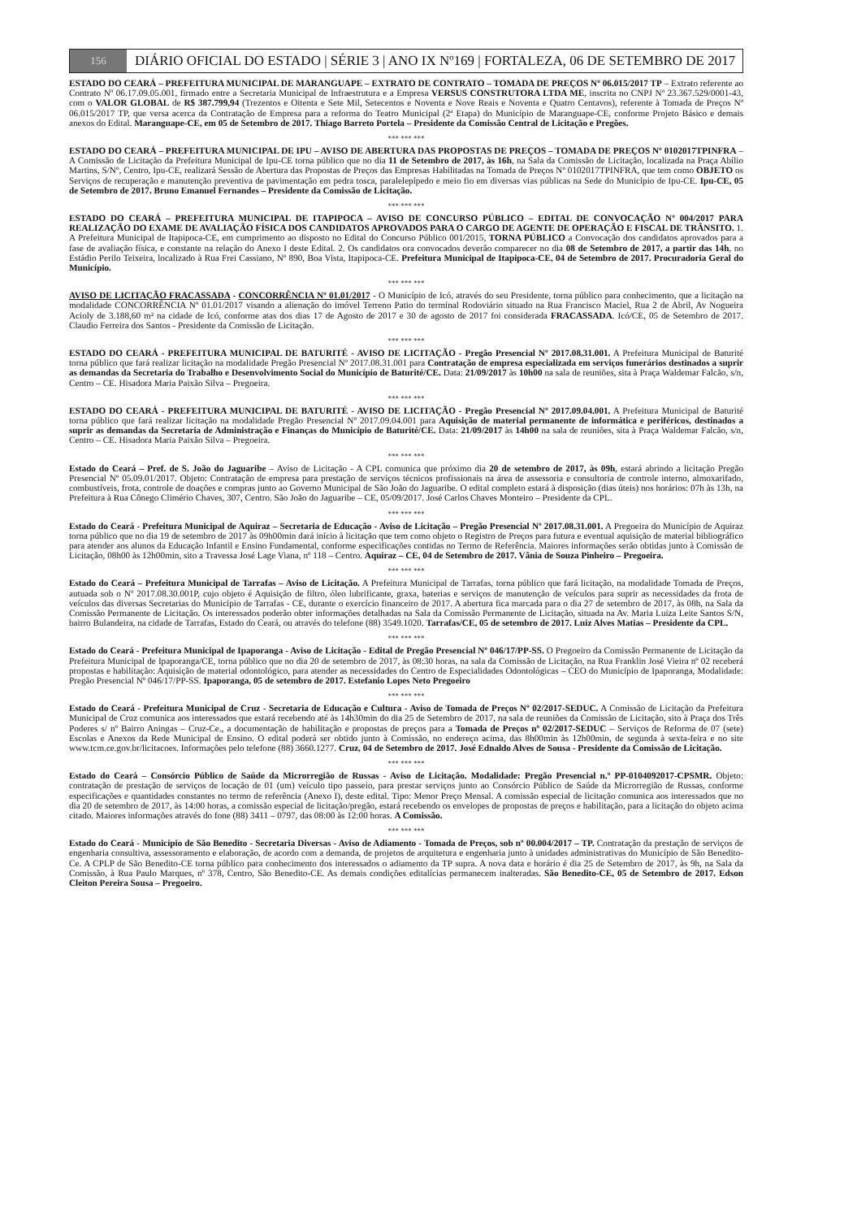156
DIÁRIO OFICIAL DO ESTADO | SÉRIE 3 | ANO IX Nº169 | FORTALEZA, 06 DE SETEMBRO DE 2017
ESTADO DO CEARÁ – PREFEITURA MUNICIPAL DE MARANGUAPE – EXTRATO DE CONTRATO – TOMADA DE PREÇOS Nº 06.015/2017 TP – Extrato referente ao Contrato Nº 06.17.09.05.001, firmado entre a Secretaria Municipal de Infraestrutura e a Empresa VERSUS CONSTRUTORA LTDA ME, inscrita no CNPJ Nº 23.367.529/0001-43, com o VALOR GLOBAL de R$ 387.799,94 (Trezentos e Oitenta e Sete Mil, Setecentos e Noventa e Nove Reais e Noventa e Quatro Centavos), referente à Tomada de Preços Nº 06.015/2017 TP, que versa acerca da Contratação de Empresa para a reforma do Teatro Municipal (2ª Etapa) do Município de Maranguape-CE, conforme Projeto Básico e demais anexos do Edital. Maranguape-CE, em 05 de Setembro de 2017. Thiago Barreto Portela – Presidente da Comissão Central de Licitação e Pregões.
*** *** ***
ESTADO DO CEARÁ – PREFEITURA MUNICIPAL DE IPU – AVISO DE ABERTURA DAS PROPOSTAS DE PREÇOS – TOMADA DE PREÇOS Nº 0102017TPINFRA – A Comissão de Licitação da Prefeitura Municipal de Ipu-CE torna público que no dia 11 de Setembro de 2017, às 16h, na Sala da Comissão de Licitação, localizada na Praça Abílio Martins, S/Nº, Centro, Ipu-CE, realizará Sessão de Abertura das Propostas de Preços das Empresas Habilitadas na Tomada de Preços Nº 0102017TPINFRA, que tem como OBJETO os Serviços de recuperação e manutenção preventiva de pavimentação em pedra tosca, paralelepípedo e meio fio em diversas vias públicas na Sede do Município de Ipu-CE. Ipu-CE, 05 de Setembro de 2017. Bruno Emanuel Fernandes – Presidente da Comissão de Licitação.
*** *** ***
ESTADO DO CEARÁ – PREFEITURA MUNICIPAL DE ITAPIPOCA – AVISO DE CONCURSO PÚBLICO – EDITAL DE CONVOCAÇÃO Nº 004/2017 PARA REALIZAÇÃO DO EXAME DE AVALIAÇÃO FÍSICA DOS CANDIDATOS APROVADOS PARA O CARGO DE AGENTE DE OPERAÇÃO E FISCAL DE TRÂNSITO. 1. A Prefeitura Municipal de Itapipoca-CE, em cumprimento ao disposto no Edital do Concurso Público 001/2015, TORNA PÚBLICO a Convocação dos candidatos aprovados para a fase de avaliação física, e constante na relação do Anexo I deste Edital. 2. Os candidatos ora convocados deverão comparecer no dia 08 de Setembro de 2017, a partir das 14h, no Estádio Perilo Teixeira, localizado à Rua Frei Cassiano, Nº 890, Boa Vista, Itapipoca-CE. Prefeitura Municipal de Itapipoca-CE, 04 de Setembro de 2017. Procuradoria Geral do Município.
*** *** ***
AVISO DE LICITAÇÃO FRACASSADA - CONCORRÊNCIA Nº 01.01/2017 - O Município de Icó, através do seu Presidente, torna público para conhecimento, que a licitação na modalidade CONCORRÊNCIA Nº 01.01/2017 visando a alienação do imóvel Terreno Patio do terminal Rodoviário situado na Rua Francisco Maciel, Rua 2 de Abril, Av Nogueira Acioly de 3.188,60 m² na cidade de Icó, conforme atas dos dias 17 de Agosto de 2017 e 30 de agosto de 2017 foi considerada FRACASSADA. Icó/CE, 05 de Setembro de 2017. Claudio Ferreira dos Santos - Presidente da Comissão de Licitação.
*** *** ***
ESTADO DO CEARÁ - PREFEITURA MUNICIPAL DE BATURITÉ - AVISO DE LICITAÇÃO - Pregão Presencial Nº 2017.08.31.001. A Prefeitura Municipal de Baturité torna público que fará realizar licitação na modalidade Pregão Presencial Nº 2017.08.31.001 para Contratação de empresa especializada em serviços funerários destinados a suprir as demandas da Secretaria do Trabalho e Desenvolvimento Social do Município de Baturité/CE. Data: 21/09/2017 às 10h00 na sala de reuniões, sita à Praça Waldemar Falcão, s/n, Centro – CE. Hisadora Maria Paixão Silva – Pregoeira.
*** *** ***
ESTADO DO CEARÁ - PREFEITURA MUNICIPAL DE BATURITÉ - AVISO DE LICITAÇÃO - Pregão Presencial Nº 2017.09.04.001. A Prefeitura Municipal de Baturité torna público que fará realizar licitação na modalidade Pregão Presencial Nº 2017.09.04.001 para Aquisição de material permanente de informática e periféricos, destinados a suprir as demandas da Secretaria de Administração e Finanças do Município de Baturité/CE. Data: 21/09/2017 às 14h00 na sala de reuniões, sita à Praça Waldemar Falcão, s/n, Centro – CE. Hisadora Maria Paixão Silva – Pregoeira.
*** *** ***
Estado do Ceará – Pref. de S. João do Jaguaribe – Aviso de Licitação - A CPL comunica que próximo dia 20 de setembro de 2017, às 09h, estará abrindo a licitação Pregão Presencial Nº 05.09.01/2017. Objeto: Contratação de empresa para prestação de serviços técnicos profissionais na área de assessoria e consultoria de controle interno, almoxarifado, combustíveis, frota, controle de doações e compras junto ao Governo Municipal de São João do Jaguaribe. O edital completo estará à disposição (dias úteis) nos horários: 07h às 13h, na Prefeitura à Rua Cônego Climério Chaves, 307, Centro. São João do Jaguaribe – CE, 05/09/2017. José Carlos Chaves Monteiro – Presidente da CPL.
*** *** ***
Estado do Ceará - Prefeitura Municipal de Aquiraz – Secretaria de Educação - Aviso de Licitação – Pregão Presencial Nº 2017.08.31.001. A Pregoeira do Município de Aquiraz torna público que no dia 19 de setembro de 2017 às 09h00min dará início à licitação que tem como objeto o Registro de Preços para futura e eventual aquisição de material bibliográfico para atender aos alunos da Educação Infantil e Ensino Fundamental, conforme especificações contidas no Termo de Referência. Maiores informações serão obtidas junto à Comissão de Licitação, 08h00 às 12h00min, sito a Travessa José Lage Viana, nº 118 – Centro. Aquiraz – CE, 04 de Setembro de 2017. Vânia de Souza Pinheiro – Pregoeira.
*** *** ***
Estado do Ceará – Prefeitura Municipal de Tarrafas – Aviso de Licitação. A Prefeitura Municipal de Tarrafas, torna público que fará licitação, na modalidade Tomada de Preços, autuada sob o Nº 2017.08.30.001P, cujo objeto é Aquisição de filtro, óleo lubrificante, graxa, baterias e serviços de manutenção de veículos para suprir as necessidades da frota de veículos das diversas Secretarias do Município de Tarrafas - CE, durante o exercício financeiro de 2017. A abertura fica marcada para o dia 27 de setembro de 2017, às 08h, na Sala da Comissão Permanente de Licitação. Os interessados poderão obter informações detalhadas na Sala da Comissão Permanente de Licitação, situada na Av. Maria Luiza Leite Santos S/N, bairro Bulandeira, na cidade de Tarrafas, Estado do Ceará, ou através do telefone (88) 3549.1020. Tarrafas/CE, 05 de setembro de 2017. Luiz Alves Matias – Presidente da CPL.
*** *** ***
Estado do Ceará - Prefeitura Municipal de Ipaporanga - Aviso de Licitação - Edital de Pregão Presencial Nº 046/17/PP-SS. O Pregoeiro da Comissão Permanente de Licitação da Prefeitura Municipal de Ipaporanga/CE, torna público que no dia 20 de setembro de 2017, às 08:30 horas, na sala da Comissão de Licitação, na Rua Franklin José Vieira nº 02 receberá propostas e habilitação: Aquisição de material odontológico, para atender as necessidades do Centro de Especialidades Odontológicas – CEO do Município de Ipaporanga, Modalidade: Pregão Presencial Nº 046/17/PP-SS. Ipaporanga, 05 de setembro de 2017. Estefanio Lopes Neto Pregoeiro
*** *** ***
Estado do Ceará - Prefeitura Municipal de Cruz - Secretaria de Educação e Cultura - Aviso de Tomada de Preços Nº 02/2017-SEDUC. A Comissão de Licitação da Prefeitura Municipal de Cruz comunica aos interessados que estará recebendo até às 14h30min do dia 25 de Setembro de 2017, na sala de reuniões da Comissão de Licitação, sito à Praça dos Três Poderes s/ nº Bairro Aningas – Cruz-Ce., a documentação de habilitação e propostas de preços para a Tomada de Preços nº 02/2017-SEDUC – Serviços de Reforma de 07 (sete) Escolas e Anexos da Rede Municipal de Ensino. O edital poderá ser obtido junto à Comissão, no endereço acima, das 8h00min às 12h00min, de segunda à sexta-feira e no site www.tcm.ce.gov.br/licitacoes. Informações pelo telefone (88) 3660.1277. Cruz, 04 de Setembro de 2017. José Ednaldo Alves de Sousa - Presidente da Comissão de Licitação.
*** *** ***
Estado do Ceará – Consórcio Público de Saúde da Microrregião de Russas - Aviso de Licitação. Modalidade: Pregão Presencial n.º PP-0104092017-CPSMR. Objeto: contratação de prestação de serviços de locação de 01 (um) veículo tipo passeio, para prestar serviços junto ao Consórcio Público de Saúde da Microrregião de Russas, conforme especificações e quantidades constantes no termo de referência (Anexo I), deste edital. Tipo: Menor Preço Mensal. A comissão especial de licitação comunica aos interessados que no dia 20 de setembro de 2017, às 14:00 horas, a comissão especial de licitação/pregão, estará recebendo os envelopes de propostas de preços e habilitação, para a licitação do objeto acima citado. Maiores informações através do fone (88) 3411 – 0797, das 08:00 às 12:00 horas. A Comissão.
*** *** ***
Estado do Ceará - Município de São Benedito - Secretaria Diversas - Aviso de Adiamento - Tomada de Preços, sob nº 00.004/2017 – TP. Contratação da prestação de serviços de engenharia consultiva, assessoramento e elaboração, de acordo com a demanda, de projetos de arquitetura e engenharia junto à unidades administrativas do Município de São Benedito-Ce. A CPLP de São Benedito-CE torna público para conhecimento dos interessados o adiamento da TP supra. A nova data e horário é dia 25 de Setembro de 2017, às 9h, na Sala da Comissão, à Rua Paulo Marques, nº 378, Centro, São Benedito-CE. As demais condições editalícias permanecem inalteradas. São Benedito-CE, 05 de Setembro de 2017. Edson Cleiton Pereira Sousa – Pregoeiro.